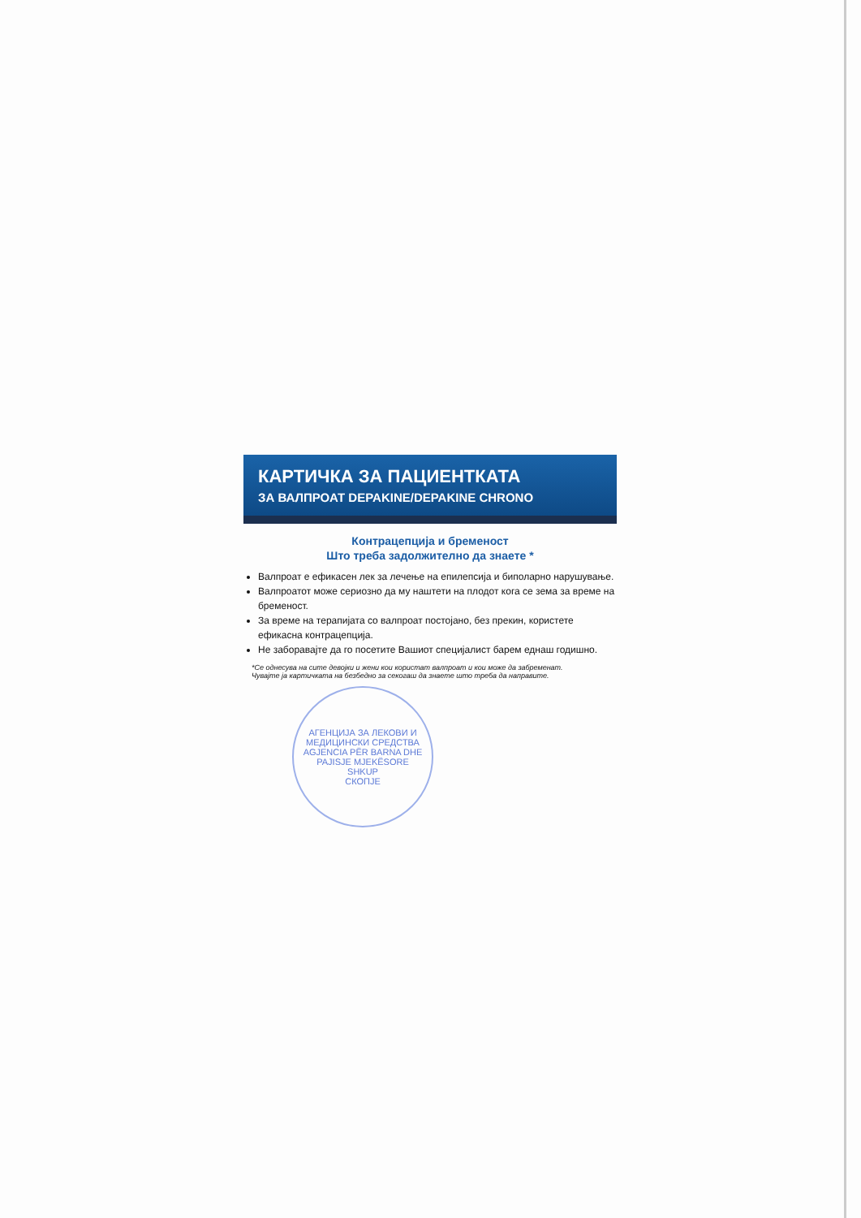КАРТИЧКА ЗА ПАЦИЕНТКАТА
ЗА ВАЛПРОАТ DEPAKINE/DEPAKINE CHRONO
Контрацепција и бременост
Што треба задолжително да знаете *
Валпроат е ефикасен лек за лечење на епилепсија и биполарно нарушување.
Валпроатот може сериозно да му наштети на плодот кога се зема за време на бременост.
За време на терапијата со валпроат постојано, без прекин, користете ефикасна контрацепција.
Не заборавајте да го посетите Вашиот специјалист барем еднаш годишно.
*Се однесува на сите девојки и жени кои користат валпроат и кои може да забременат.
Чувајте ја картичката на безбедно за секогаш да знаете што треба да направите.
АГЕНЦИЈА ЗА ЛЕКОВИ И МЕДИЦИНСКИ СРЕДСТВА
AGJENCIA PËR BARNA DHE PAJISJE MJEKËSORE
SHKUP
СКОПЈЕ